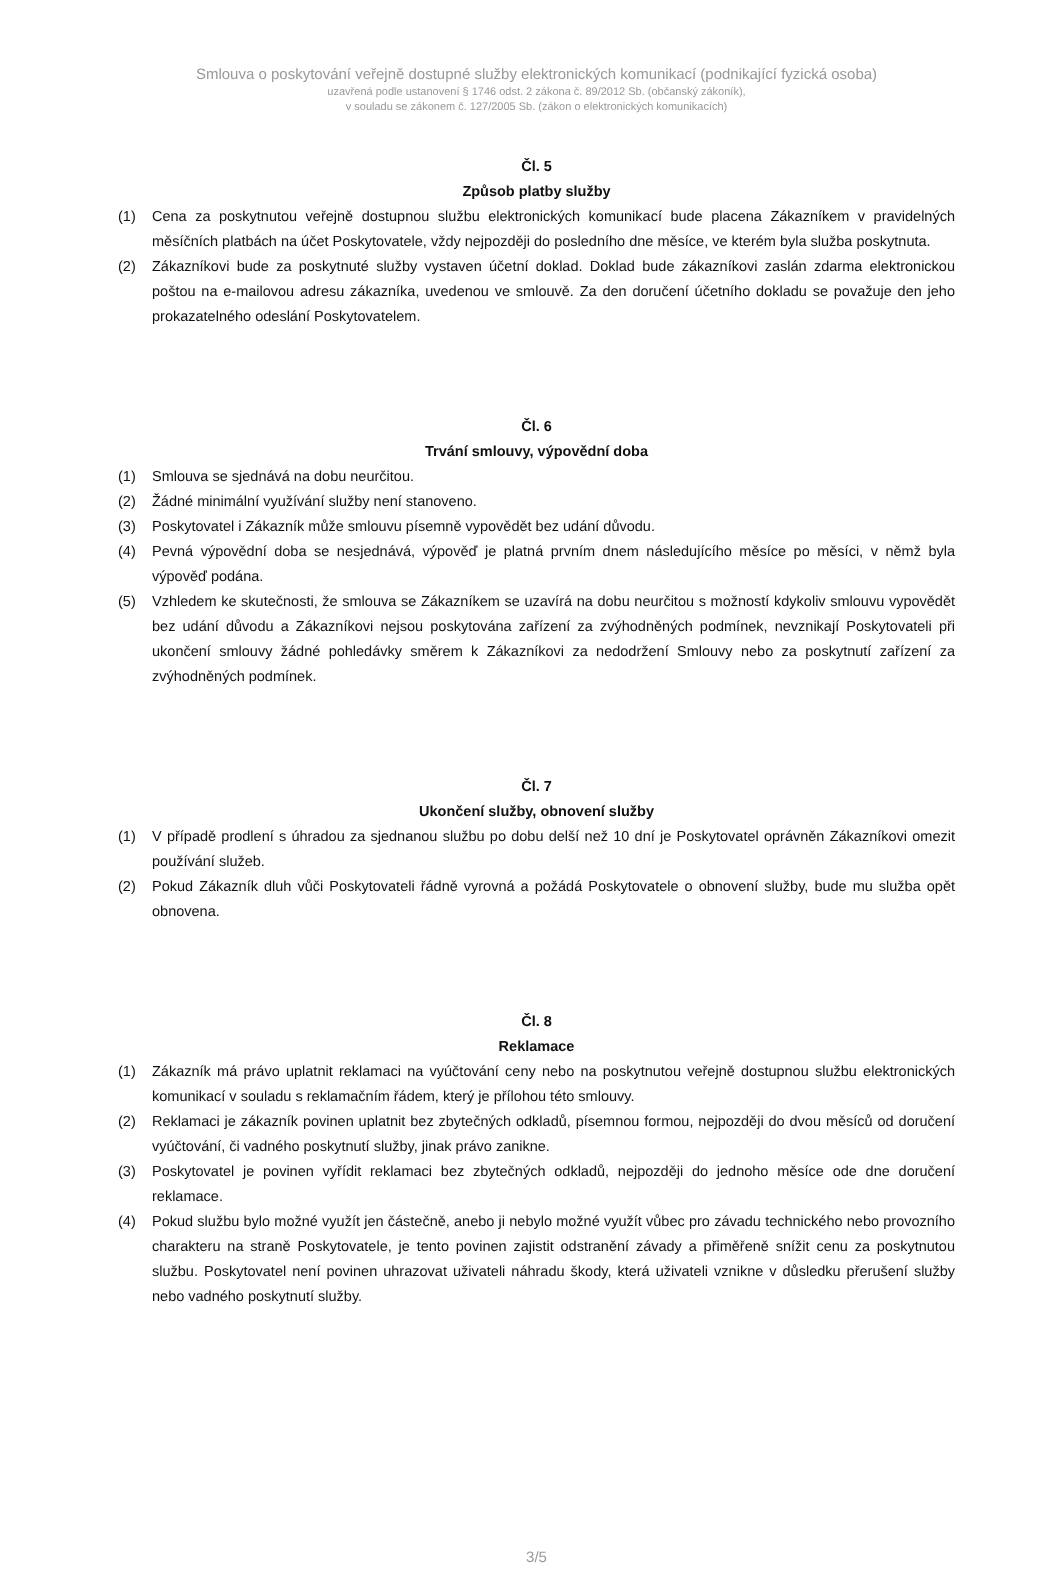Smlouva o poskytování veřejně dostupné služby elektronických komunikací (podnikající fyzická osoba)
uzavřená podle ustanovení § 1746 odst. 2 zákona č. 89/2012 Sb. (občanský zákoník),
v souladu se zákonem č. 127/2005 Sb. (zákon o elektronických komunikacích)
Čl. 5
Způsob platby služby
(1) Cena za poskytnutou veřejně dostupnou službu elektronických komunikací bude placena Zákazníkem v pravidelných měsíčních platbách na účet Poskytovatele, vždy nejpozději do posledního dne měsíce, ve kterém byla služba poskytnuta.
(2) Zákazníkovi bude za poskytnuté služby vystaven účetní doklad. Doklad bude zákazníkovi zaslán zdarma elektronickou poštou na e-mailovou adresu zákazníka, uvedenou ve smlouvě. Za den doručení účetního dokladu se považuje den jeho prokazatelného odeslání Poskytovatelem.
Čl. 6
Trvání smlouvy, výpovědní doba
(1) Smlouva se sjednává na dobu neurčitou.
(2) Žádné minimální využívání služby není stanoveno.
(3) Poskytovatel i Zákazník může smlouvu písemně vypovědět bez udání důvodu.
(4) Pevná výpovědní doba se nesjednává, výpověď je platná prvním dnem následujícího měsíce po měsíci, v němž byla výpověď podána.
(5) Vzhledem ke skutečnosti, že smlouva se Zákazníkem se uzavírá na dobu neurčitou s možností kdykoliv smlouvu vypovědět bez udání důvodu a Zákazníkovi nejsou poskytována zařízení za zvýhodněných podmínek, nevznikají Poskytovateli při ukončení smlouvy žádné pohledávky směrem k Zákazníkovi za nedodržení Smlouvy nebo za poskytnutí zařízení za zvýhodněných podmínek.
Čl. 7
Ukončení služby, obnovení služby
(1) V případě prodlení s úhradou za sjednanou službu po dobu delší než 10 dní je Poskytovatel oprávněn Zákazníkovi omezit používání služeb.
(2) Pokud Zákazník dluh vůči Poskytovateli řádně vyrovná a požádá Poskytovatele o obnovení služby, bude mu služba opět obnovena.
Čl. 8
Reklamace
(1) Zákazník má právo uplatnit reklamaci na vyúčtování ceny nebo na poskytnutou veřejně dostupnou službu elektronických komunikací v souladu s reklamačním řádem, který je přílohou této smlouvy.
(2) Reklamaci je zákazník povinen uplatnit bez zbytečných odkladů, písemnou formou, nejpozději do dvou měsíců od doručení vyúčtování, či vadného poskytnutí služby, jinak právo zanikne.
(3) Poskytovatel je povinen vyřídit reklamaci bez zbytečných odkladů, nejpozději do jednoho měsíce ode dne doručení reklamace.
(4) Pokud službu bylo možné využít jen částečně, anebo ji nebylo možné využít vůbec pro závadu technického nebo provozního charakteru na straně Poskytovatele, je tento povinen zajistit odstranění závady a přiměřeně snížit cenu za poskytnutou službu. Poskytovatel není povinen uhrazovat uživateli náhradu škody, která uživateli vznikne v důsledku přerušení služby nebo vadného poskytnutí služby.
3/5